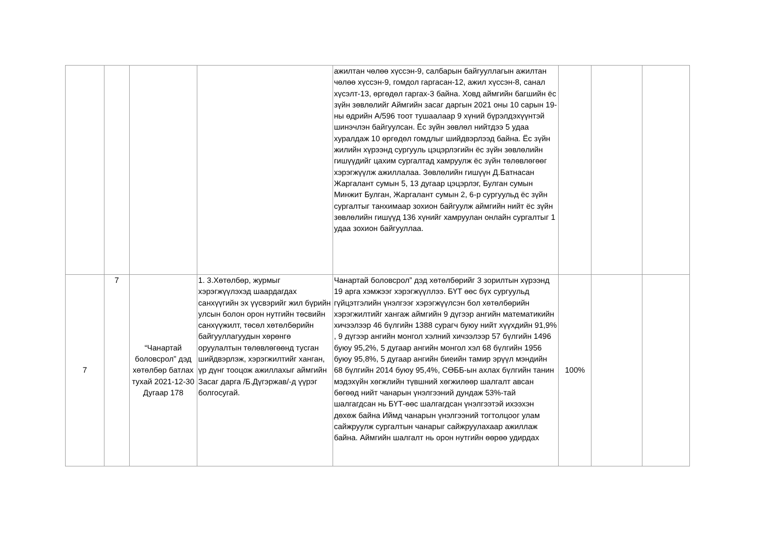| | | | | ажилтан чөлөө хүссэн-9, салбарын байгууллагын ажилтан чөлөө хүссэн-9, гомдол гаргасан-12, ажил хүссэн-8, санал хүсэлт-13, өргөдөл гаргах-3 байна. Ховд аймгийн багшийн ёс зүйн зөвлөлийг Аймгийн засаг даргын 2021 оны 10 сарын 19-ны өдрийн А/596 тоот тушаалаар 9 хүний бүрэлдэхүүнтэй шинэчлэн байгуулсан. Ёс зүйн зөвлөл нийтдээ 5 удаа хуралдаж 10 өргөдөл гомдлыг шийдвэрлээд байна. Ёс зүйн жилийн хүрээнд сургууль цэцэрлэгийн ёс зүйн зөвлөлийн гишүүдийг цахим сургалтад хамруулж ёс зүйн төлөвлөгөөг хэрэгжүүлж ажиллалаа. Зөвлөлийн гишүүн Д.Батнасан Жаргалант сумын 5, 13 дугаар цэцэрлэг, Булган сумын Минжит Булган, Жаргалант сумын 2, 6-р сургуульд ёс зүйн сургалтыг танхимаар зохион байгуулж аймгийн нийт ёс зүйн зөвлөлийн гишүүд 136 хүнийг хамруулан онлайн сургалтыг 1 удаа зохион байгууллаа. | | | |
| 7 | 7 | “Чанартай боловсрол” дэд хөтөлбөр батлах тухай 2021-12-30 Дугаар 178 | 1. 3.Хөтөлбөр, журмыг хэрэгжүүлэхэд шаардагдах санхүүгийн эх үүсвэрийг жил бүрийн улсын болон орон нутгийн төсвийн санхүүжилт, төсөл хөтөлбөрийн байгууллагуудын хөрөнгө оруулалтын төлөвлөгөөнд тусган шийдвэрлэж, хэрэгжилтийг ханган, үр дүнг тооцож ажиллахыг аймгийн Засаг дарга /Б.Дүгэржав/-д үүрэг болгосугай. | Чанартай боловсрол” дэд хөтөлбөрийг 3 зорилтын хүрээнд 19 арга хэмжээг хэрэгжүүллээ. БҮТ өөс бүх сургуульд гүйцэтгэлийн үнэлгээг хэрэгжүүлсэн бол хөтөлбөрийн хэрэгжилтийг хангаж аймгийн 9 дүгээр ангийн математикийн хичээлээр 46 бүлгийн 1388 сурагч буюу нийт хүүхдийн 91,9% , 9 дүгээр ангийн монгол хэлний хичээлээр 57 бүлгийн 1496 буюу 95,2%, 5 дугаар ангийн монгол хэл 68 бүлгийн 1956 буюу 95,8%, 5 дугаар ангийн биеийн тамир эрүүл мэндийн 68 бүлгийн 2014 буюу 95,4%, СӨББ-ын ахлах бүлгийн танин мэдэхүйн хөгжлийн түвшний хөгжилөөр шалгалт авсан бөгөөд нийт чанарын үнэлгээний дундаж 53%-тай шалгагдсан нь БҮТ-өөс шалгагдсан үнэлгээтэй ихээхэн дөхөж байна Иймд чанарын үнэлгээний тогтолцоог улам сайжруулж сургалтын чанарыг сайжруулахаар ажиллаж байна. Аймгийн шалгалт нь орон нутгийн өөрөө удирдах | 100% | | |